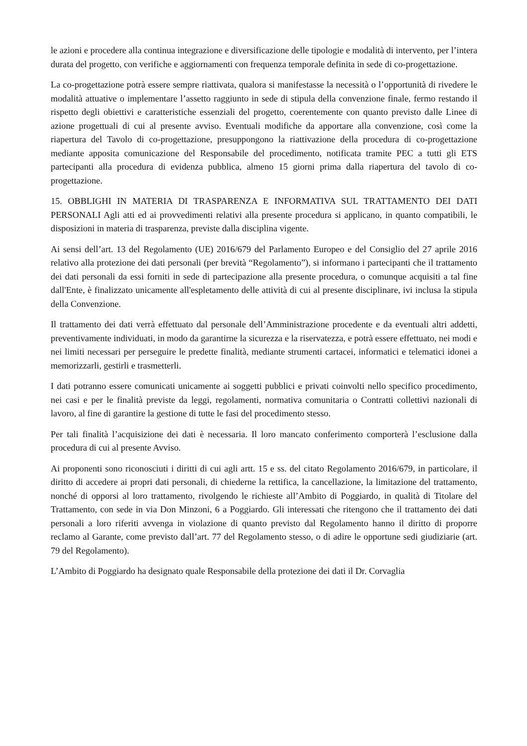le azioni e procedere alla continua integrazione e diversificazione delle tipologie e modalità di intervento, per l’intera durata del progetto, con verifiche e aggiornamenti con frequenza temporale definita in sede di co-progettazione.
La co-progettazione potrà essere sempre riattivata, qualora si manifestasse la necessità o l’opportunità di rivedere le modalità attuative o implementare l’assetto raggiunto in sede di stipula della convenzione finale, fermo restando il rispetto degli obiettivi e caratteristiche essenziali del progetto, coerentemente con quanto previsto dalle Linee di azione progettuali di cui al presente avviso. Eventuali modifiche da apportare alla convenzione, così come la riapertura del Tavolo di co-progettazione, presuppongono la riattivazione della procedura di co-progettazione mediante apposita comunicazione del Responsabile del procedimento, notificata tramite PEC a tutti gli ETS partecipanti alla procedura di evidenza pubblica, almeno 15 giorni prima dalla riapertura del tavolo di co-progettazione.
15. OBBLIGHI IN MATERIA DI TRASPARENZA E INFORMATIVA SUL TRATTAMENTO DEI DATI PERSONALI Agli atti ed ai provvedimenti relativi alla presente procedura si applicano, in quanto compatibili, le disposizioni in materia di trasparenza, previste dalla disciplina vigente.
Ai sensi dell’art. 13 del Regolamento (UE) 2016/679 del Parlamento Europeo e del Consiglio del 27 aprile 2016 relativo alla protezione dei dati personali (per brevità “Regolamento”), si informano i partecipanti che il trattamento dei dati personali da essi forniti in sede di partecipazione alla presente procedura, o comunque acquisiti a tal fine dall'Ente, è finalizzato unicamente all'espletamento delle attività di cui al presente disciplinare, ivi inclusa la stipula della Convenzione.
Il trattamento dei dati verrà effettuato dal personale dell’Amministrazione procedente e da eventuali altri addetti, preventivamente individuati, in modo da garantirne la sicurezza e la riservatezza, e potrà essere effettuato, nei modi e nei limiti necessari per perseguire le predette finalità, mediante strumenti cartacei, informatici e telematici idonei a memorizzarli, gestirli e trasmetterli.
I dati potranno essere comunicati unicamente ai soggetti pubblici e privati coinvolti nello specifico procedimento, nei casi e per le finalità previste da leggi, regolamenti, normativa comunitaria o Contratti collettivi nazionali di lavoro, al fine di garantire la gestione di tutte le fasi del procedimento stesso.
Per tali finalità l’acquisizione dei dati è necessaria. Il loro mancato conferimento comporterà l’esclusione dalla procedura di cui al presente Avviso.
Ai proponenti sono riconosciuti i diritti di cui agli artt. 15 e ss. del citato Regolamento 2016/679, in particolare, il diritto di accedere ai propri dati personali, di chiederne la rettifica, la cancellazione, la limitazione del trattamento, nonché di opporsi al loro trattamento, rivolgendo le richieste all’Ambito di Poggiardo, in qualità di Titolare del Trattamento, con sede in via Don Minzoni, 6 a Poggiardo. Gli interessati che ritengono che il trattamento dei dati personali a loro riferiti avvenga in violazione di quanto previsto dal Regolamento hanno il diritto di proporre reclamo al Garante, come previsto dall’art. 77 del Regolamento stesso, o di adire le opportune sedi giudiziarie (art. 79 del Regolamento).
L’Ambito di Poggiardo ha designato quale Responsabile della protezione dei dati il Dr. Corvaglia